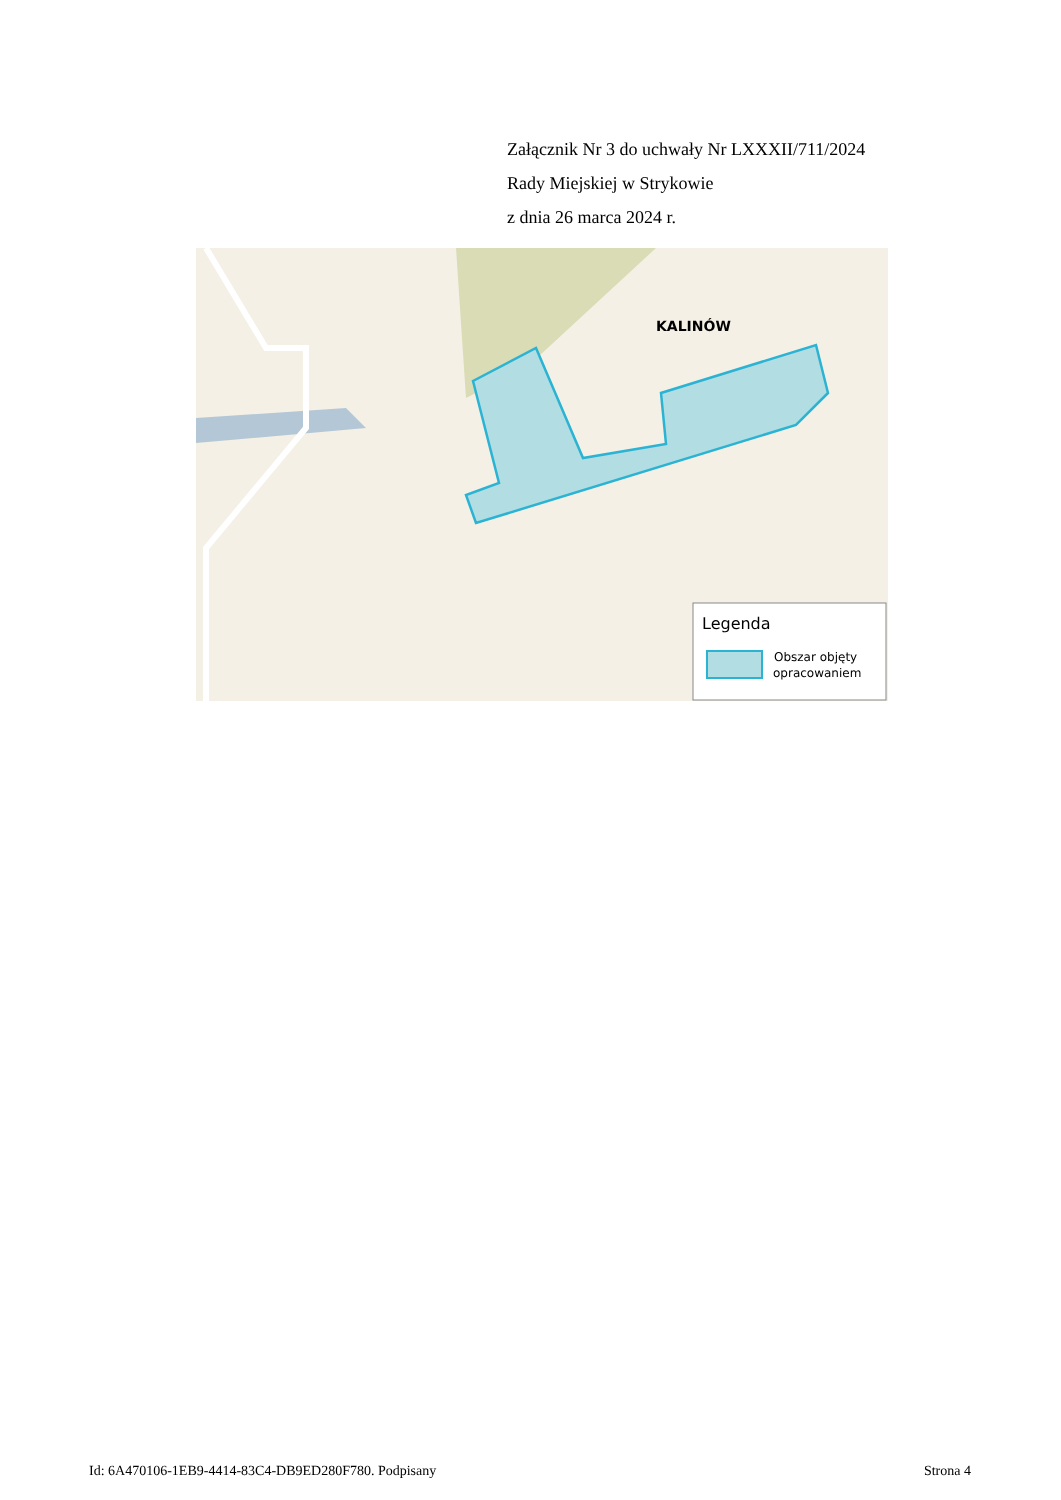Załącznik Nr 3 do uchwały Nr LXXXII/711/2024
Rady Miejskiej w Strykowie
z dnia 26 marca 2024 r.
KALINÓW
Legenda
Obszar objęty
opracowaniem
Id: 6A470106-1EB9-4414-83C4-DB9ED280F780. Podpisany Strona 4